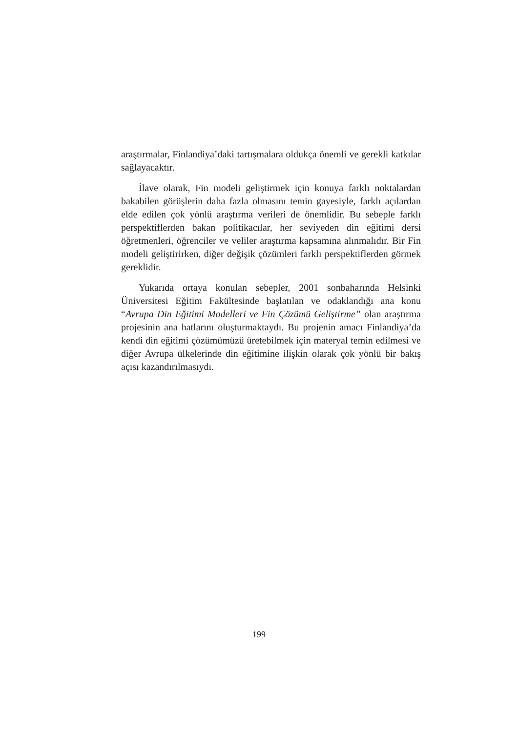araştırmalar, Finlandiya’daki tartışmalara oldukça önemli ve gerekli katkılar sağlayacaktır.
İlave olarak, Fin modeli geliştirmek için konuya farklı noktalardan bakabilen görüşlerin daha fazla olmasını temin gayesiyle, farklı açılardan elde edilen çok yönlü araştırma verileri de önemlidir. Bu sebeple farklı perspektiflerden bakan politikacılar, her seviyeden din eğitimi dersi öğretmenleri, öğrenciler ve veliler araştırma kapsamına alınmalıdır. Bir Fin modeli geliştirirken, diğer değişik çözümleri farklı perspektiflerden görmek gereklidir.
Yukarıda ortaya konulan sebepler, 2001 sonbaharında Helsinki Üniversitesi Eğitim Fakültesinde başlatılan ve odaklandığı ana konu “Avrupa Din Eğitimi Modelleri ve Fin Çözümü Geliştirme” olan araştırma projesinin ana hatlarını oluşturmaktaydı. Bu projenin amacı Finlandiya’da kendi din eğitimi çözümümüzü üretebilmek için materyal temin edilmesi ve diğer Avrupa ülkelerinde din eğitimine ilişkin olarak çok yönlü bir bakış açısı kazandırılmasıydı.
199